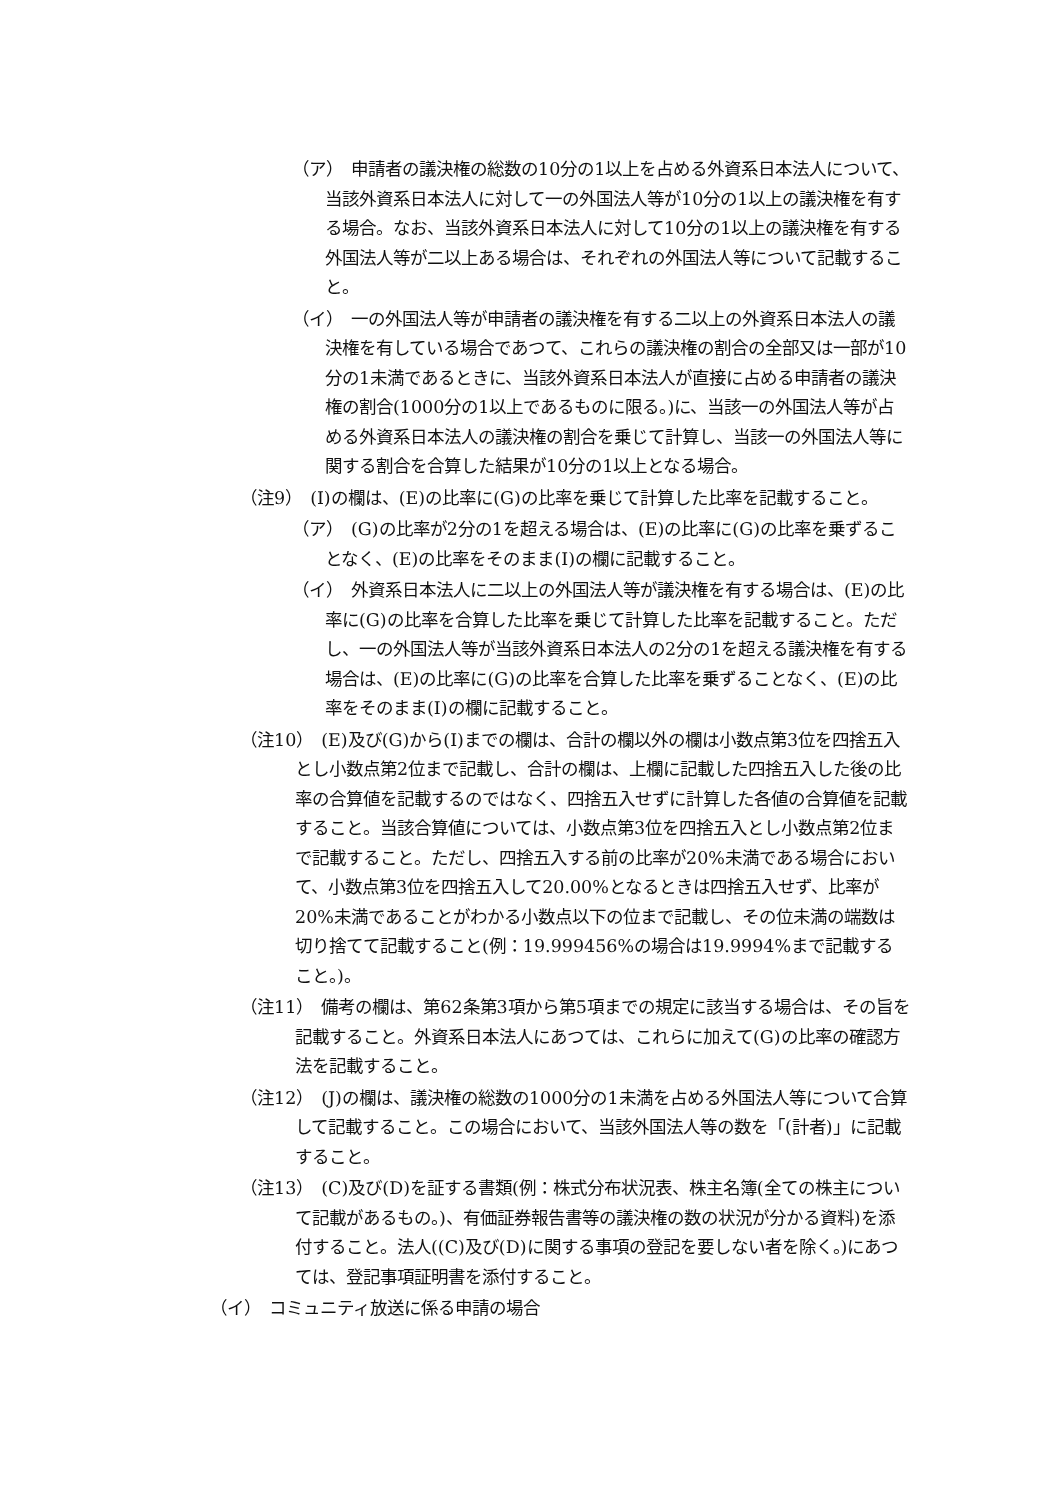（ア）　申請者の議決権の総数の10分の1以上を占める外資系日本法人について、当該外資系日本法人に対して一の外国法人等が10分の1以上の議決権を有する場合。なお、当該外資系日本法人に対して10分の1以上の議決権を有する外国法人等が二以上ある場合は、それぞれの外国法人等について記載すること。
（イ）　一の外国法人等が申請者の議決権を有する二以上の外資系日本法人の議決権を有している場合であつて、これらの議決権の割合の全部又は一部が10分の1未満であるときに、当該外資系日本法人が直接に占める申請者の議決権の割合(1000分の1以上であるものに限る。)に、当該一の外国法人等が占める外資系日本法人の議決権の割合を乗じて計算し、当該一の外国法人等に関する割合を合算した結果が10分の1以上となる場合。
（注9）　(I)の欄は、(E)の比率に(G)の比率を乗じて計算した比率を記載すること。
（ア）　(G)の比率が2分の1を超える場合は、(E)の比率に(G)の比率を乗ずることなく、(E)の比率をそのまま(I)の欄に記載すること。
（イ）　外資系日本法人に二以上の外国法人等が議決権を有する場合は、(E)の比率に(G)の比率を合算した比率を乗じて計算した比率を記載すること。ただし、一の外国法人等が当該外資系日本法人の2分の1を超える議決権を有する場合は、(E)の比率に(G)の比率を合算した比率を乗ずることなく、(E)の比率をそのまま(I)の欄に記載すること。
（注10）　(E)及び(G)から(I)までの欄は、合計の欄以外の欄は小数点第3位を四捨五入とし小数点第2位まで記載し、合計の欄は、上欄に記載した四捨五入した後の比率の合算値を記載するのではなく、四捨五入せずに計算した各値の合算値を記載すること。当該合算値については、小数点第3位を四捨五入とし小数点第2位まで記載すること。ただし、四捨五入する前の比率が20%未満である場合において、小数点第3位を四捨五入して20.00%となるときは四捨五入せず、比率が20%未満であることがわかる小数点以下の位まで記載し、その位未満の端数は切り捨てて記載すること(例：19.999456%の場合は19.9994%まで記載すること。)。
（注11）　備考の欄は、第62条第3項から第5項までの規定に該当する場合は、その旨を記載すること。外資系日本法人にあつては、これらに加えて(G)の比率の確認方法を記載すること。
（注12）　(J)の欄は、議決権の総数の1000分の1未満を占める外国法人等について合算して記載すること。この場合において、当該外国法人等の数を「(計者)」に記載すること。
（注13）　(C)及び(D)を証する書類(例：株式分布状況表、株主名簿(全ての株主について記載があるもの。)、有価証券報告書等の議決権の数の状況が分かる資料)を添付すること。法人((C)及び(D)に関する事項の登記を要しない者を除く。)にあつては、登記事項証明書を添付すること。
（イ）　コミュニティ放送に係る申請の場合